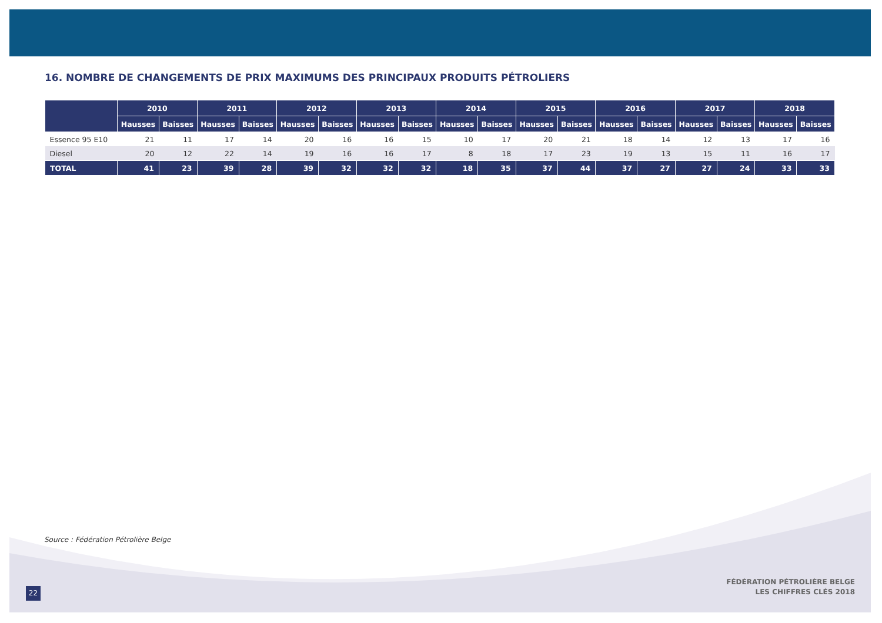16. NOMBRE DE CHANGEMENTS DE PRIX MAXIMUMS DES PRINCIPAUX PRODUITS PÉTROLIERS
| | 2010 | | 2011 | | 2012 | | 2013 | | 2014 | | 2015 | | 2016 | | 2017 | | 2018 | |
| --- | --- | --- | --- | --- | --- | --- | --- | --- | --- | --- | --- | --- | --- | --- | --- | --- | --- | --- |
| | Hausses | Baisses | Hausses | Baisses | Hausses | Baisses | Hausses | Baisses | Hausses | Baisses | Hausses | Baisses | Hausses | Baisses | Hausses | Baisses | Hausses | Baisses |
| Essence 95 E10 | 21 | 11 | 17 | 14 | 20 | 16 | 16 | 15 | 10 | 17 | 20 | 21 | 18 | 14 | 12 | 13 | 17 | 16 |
| Diesel | 20 | 12 | 22 | 14 | 19 | 16 | 16 | 17 | 8 | 18 | 17 | 23 | 19 | 13 | 15 | 11 | 16 | 17 |
| TOTAL | 41 | 23 | 39 | 28 | 39 | 32 | 32 | 32 | 18 | 35 | 37 | 44 | 37 | 27 | 27 | 24 | 33 | 33 |
Source : Fédération Pétrolière Belge
22
FÉDÉRATION PÉTROLIÈRE BELGE
LES CHIFFRES CLÉS 2018